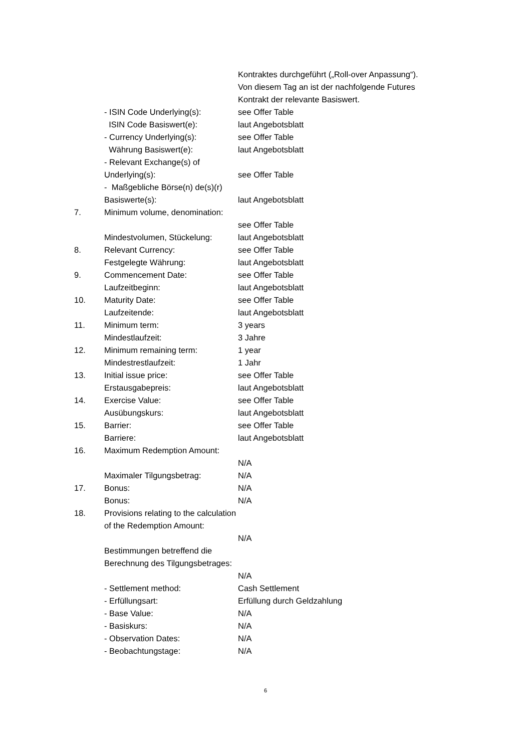| | | Kontraktes durchgeführt („Roll-over Anpassung“). Von diesem Tag an ist der nachfolgende Futures Kontrakt der relevante Basiswert. |
| | - ISIN Code Underlying(s): | see Offer Table |
| | ISIN Code Basiswert(e): | laut Angebotsblatt |
| | - Currency Underlying(s): | see Offer Table |
| | Währung Basiswert(e): | laut Angebotsblatt |
| | - Relevant Exchange(s) of Underlying(s): | see Offer Table |
| | - Maßgebliche Börse(n) de(s)(r) Basiswerte(s): | laut Angebotsblatt |
| 7. | Minimum volume, denomination: | see Offer Table |
| | Mindestvolumen, Stückelung: | laut Angebotsblatt |
| 8. | Relevant Currency: | see Offer Table |
| | Festgelegte Währung: | laut Angebotsblatt |
| 9. | Commencement Date: | see Offer Table |
| | Laufzeitbeginn: | laut Angebotsblatt |
| 10. | Maturity Date: | see Offer Table |
| | Laufzeitende: | laut Angebotsblatt |
| 11. | Minimum term: | 3 years |
| | Mindestlaufzeit: | 3 Jahre |
| 12. | Minimum remaining term: | 1 year |
| | Mindestrestlaufzeit: | 1 Jahr |
| 13. | Initial issue price: | see Offer Table |
| | Erstausgabepreis: | laut Angebotsblatt |
| 14. | Exercise Value: | see Offer Table |
| | Ausübungskurs: | laut Angebotsblatt |
| 15. | Barrier: | see Offer Table |
| | Barriere: | laut Angebotsblatt |
| 16. | Maximum Redemption Amount: | N/A |
| | Maximaler Tilgungsbetrag: | N/A |
| 17. | Bonus: | N/A |
| | Bonus: | N/A |
| 18. | Provisions relating to the calculation of the Redemption Amount: | N/A |
| | Bestimmungen betreffend die Berechnung des Tilgungsbetrages: | N/A |
| | - Settlement method: | Cash Settlement |
| | - Erfüllungsart: | Erfüllung durch Geldzahlung |
| | - Base Value: | N/A |
| | - Basiskurs: | N/A |
| | - Observation Dates: | N/A |
| | - Beobachtungstage: | N/A |
6